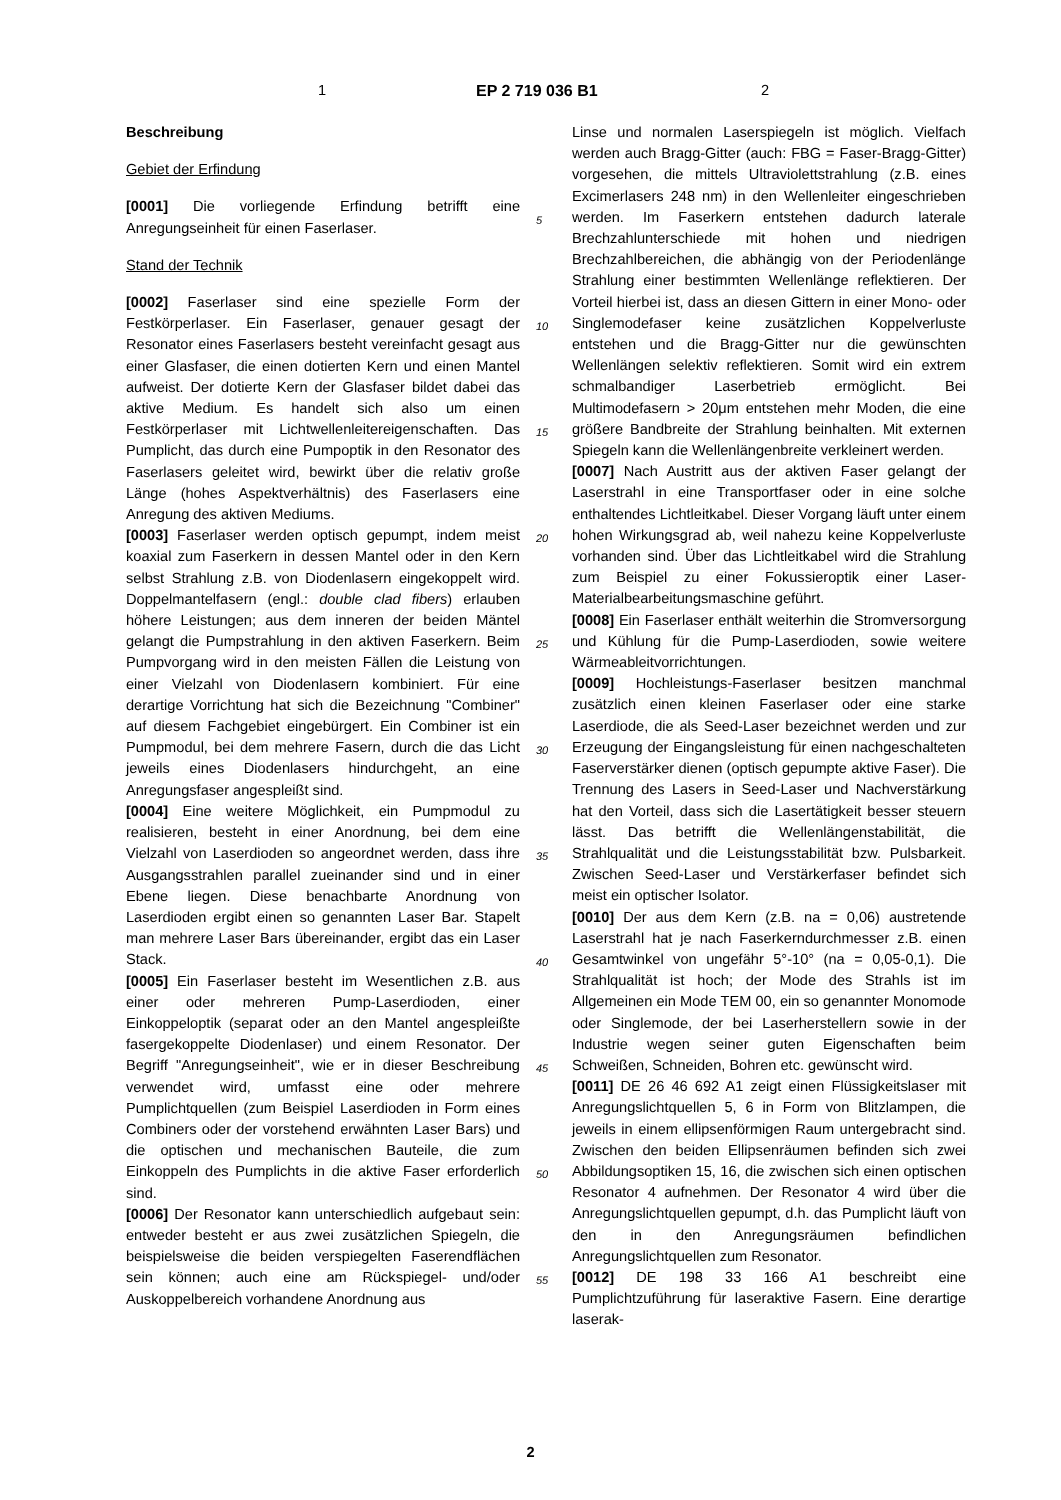1 EP 2 719 036 B1 2
Beschreibung
Gebiet der Erfindung
[0001] Die vorliegende Erfindung betrifft eine Anregungseinheit für einen Faserlaser.
Stand der Technik
[0002] Faserlaser sind eine spezielle Form der Festkörperlaser. Ein Faserlaser, genauer gesagt der Resonator eines Faserlasers besteht vereinfacht gesagt aus einer Glasfaser, die einen dotierten Kern und einen Mantel aufweist. Der dotierte Kern der Glasfaser bildet dabei das aktive Medium. Es handelt sich also um einen Festkörperlaser mit Lichtwellenleitereigenschaften. Das Pumplicht, das durch eine Pumpoptik in den Resonator des Faserlasers geleitet wird, bewirkt über die relativ große Länge (hohes Aspektverhältnis) des Faserlasers eine Anregung des aktiven Mediums.
[0003] Faserlaser werden optisch gepumpt, indem meist koaxial zum Faserkern in dessen Mantel oder in den Kern selbst Strahlung z.B. von Diodenlasern eingekoppelt wird. Doppelmantelfasern (engl.: double clad fibers) erlauben höhere Leistungen; aus dem inneren der beiden Mäntel gelangt die Pumpstrahlung in den aktiven Faserkern. Beim Pumpvorgang wird in den meisten Fällen die Leistung von einer Vielzahl von Diodenlasern kombiniert. Für eine derartige Vorrichtung hat sich die Bezeichnung "Combiner" auf diesem Fachgebiet eingebürgert. Ein Combiner ist ein Pumpmodul, bei dem mehrere Fasern, durch die das Licht jeweils eines Diodenlasers hindurchgeht, an eine Anregungsfaser angespleißt sind.
[0004] Eine weitere Möglichkeit, ein Pumpmodul zu realisieren, besteht in einer Anordnung, bei dem eine Vielzahl von Laserdioden so angeordnet werden, dass ihre Ausgangsstrahlen parallel zueinander sind und in einer Ebene liegen. Diese benachbarte Anordnung von Laserdioden ergibt einen so genannten Laser Bar. Stapelt man mehrere Laser Bars übereinander, ergibt das ein Laser Stack.
[0005] Ein Faserlaser besteht im Wesentlichen z.B. aus einer oder mehreren Pump-Laserdioden, einer Einkoppeloptik (separat oder an den Mantel angespleißte fasergekoppelte Diodenlaser) und einem Resonator. Der Begriff "Anregungseinheit", wie er in dieser Beschreibung verwendet wird, umfasst eine oder mehrere Pumplichtquellen (zum Beispiel Laserdioden in Form eines Combiners oder der vorstehend erwähnten Laser Bars) und die optischen und mechanischen Bauteile, die zum Einkoppeln des Pumplichts in die aktive Faser erforderlich sind.
[0006] Der Resonator kann unterschiedlich aufgebaut sein: entweder besteht er aus zwei zusätzlichen Spiegeln, die beispielsweise die beiden verspiegelten Faserendflächen sein können; auch eine am Rückspiegel- und/oder Auskoppelbereich vorhandene Anordnung aus
Linse und normalen Laserspiegeln ist möglich. Vielfach werden auch Bragg-Gitter (auch: FBG = Faser-Bragg-Gitter) vorgesehen, die mittels Ultraviolettstrahlung (z.B. eines Excimerlasers 248 nm) in den Wellenleiter eingeschrieben werden. Im Faserkern entstehen dadurch laterale Brechzahlunterschiede mit hohen und niedrigen Brechzahlbereichen, die abhängig von der Periodenlänge Strahlung einer bestimmten Wellenlänge reflektieren. Der Vorteil hierbei ist, dass an diesen Gittern in einer Mono- oder Singlemodefaser keine zusätzlichen Koppelverluste entstehen und die Bragg-Gitter nur die gewünschten Wellenlängen selektiv reflektieren. Somit wird ein extrem schmalbandiger Laserbetrieb ermöglicht. Bei Multimodefasern > 20μm entstehen mehr Moden, die eine größere Bandbreite der Strahlung beinhalten. Mit externen Spiegeln kann die Wellenlängenbreite verkleinert werden.
[0007] Nach Austritt aus der aktiven Faser gelangt der Laserstrahl in eine Transportfaser oder in eine solche enthaltendes Lichtleitkabel. Dieser Vorgang läuft unter einem hohen Wirkungsgrad ab, weil nahezu keine Koppelverluste vorhanden sind. Über das Lichtleitkabel wird die Strahlung zum Beispiel zu einer Fokussieroptik einer Laser-Materialbearbeitungsmaschine geführt.
[0008] Ein Faserlaser enthält weiterhin die Stromversorgung und Kühlung für die Pump-Laserdioden, sowie weitere Wärmeableitvorrichtungen.
[0009] Hochleistungs-Faserlaser besitzen manchmal zusätzlich einen kleinen Faserlaser oder eine starke Laserdiode, die als Seed-Laser bezeichnet werden und zur Erzeugung der Eingangsleistung für einen nachgeschalteten Faserverstärker dienen (optisch gepumpte aktive Faser). Die Trennung des Lasers in Seed-Laser und Nachverstärkung hat den Vorteil, dass sich die Lasertätigkeit besser steuern lässt. Das betrifft die Wellenlängenstabilität, die Strahlqualität und die Leistungsstabilität bzw. Pulsbarkeit. Zwischen Seed-Laser und Verstärkerfaser befindet sich meist ein optischer Isolator.
[0010] Der aus dem Kern (z.B. na = 0,06) austretende Laserstrahl hat je nach Faserkerndurchmesser z.B. einen Gesamtwinkel von ungefähr 5°-10° (na = 0,05-0,1). Die Strahlqualität ist hoch; der Mode des Strahls ist im Allgemeinen ein Mode TEM 00, ein so genannter Monomode oder Singlemode, der bei Laserherstellern sowie in der Industrie wegen seiner guten Eigenschaften beim Schweißen, Schneiden, Bohren etc. gewünscht wird.
[0011] DE 26 46 692 A1 zeigt einen Flüssigkeitslaser mit Anregungslichtquellen 5, 6 in Form von Blitzlampen, die jeweils in einem ellipsenförmigen Raum untergebracht sind. Zwischen den beiden Ellipsenräumen befinden sich zwei Abbildungsoptiken 15, 16, die zwischen sich einen optischen Resonator 4 aufnehmen. Der Resonator 4 wird über die Anregungslichtquellen gepumpt, d.h. das Pumplicht läuft von den in den Anregungsräumen befindlichen Anregungslichtquellen zum Resonator.
[0012] DE 198 33 166 A1 beschreibt eine Pumplichtzuführung für laseraktive Fasern. Eine derartige laserak-
5
10
15
20
25
30
35
40
45
50
55
2